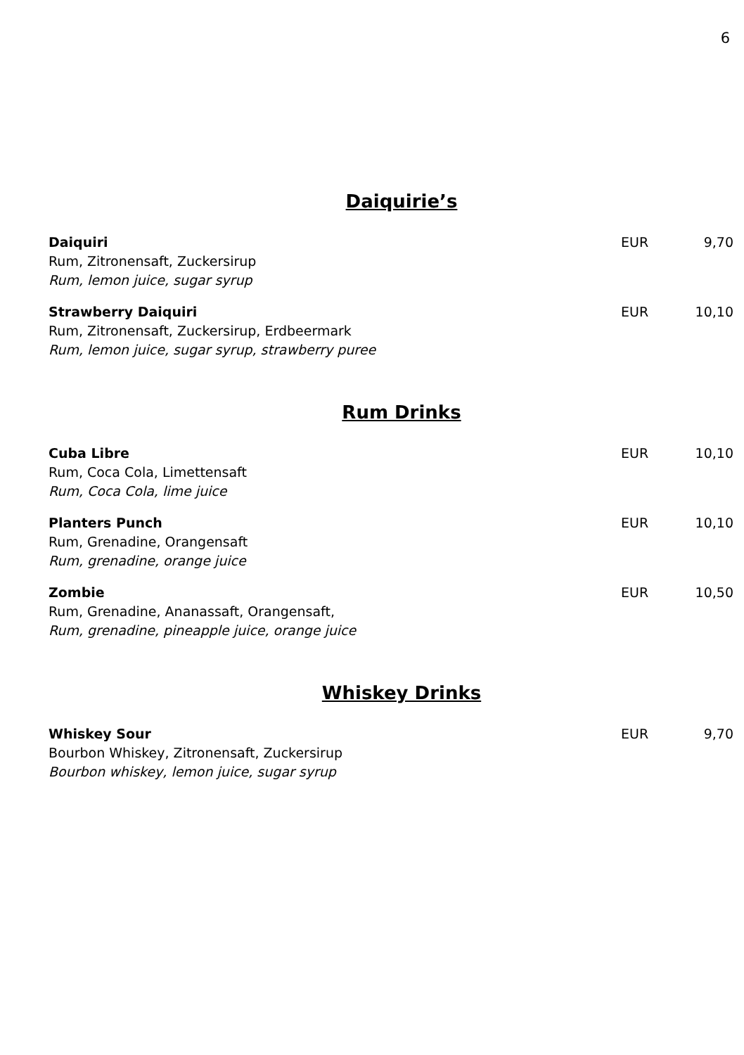6
Daiquirie’s
Daiquiri EUR 9,70
Rum, Zitronensaft, Zuckersirup
Rum, lemon juice, sugar syrup
Strawberry Daiquiri EUR 10,10
Rum, Zitronensaft, Zuckersirup, Erdbeermark
Rum, lemon juice, sugar syrup, strawberry puree
Rum Drinks
Cuba Libre EUR 10,10
Rum, Coca Cola, Limettensaft
Rum, Coca Cola, lime juice
Planters Punch EUR 10,10
Rum, Grenadine, Orangensaft
Rum, grenadine, orange juice
Zombie EUR 10,50
Rum, Grenadine, Ananassaft, Orangensaft,
Rum, grenadine, pineapple juice, orange juice
Whiskey Drinks
Whiskey Sour EUR 9,70
Bourbon Whiskey, Zitronensaft, Zuckersirup
Bourbon whiskey, lemon juice, sugar syrup